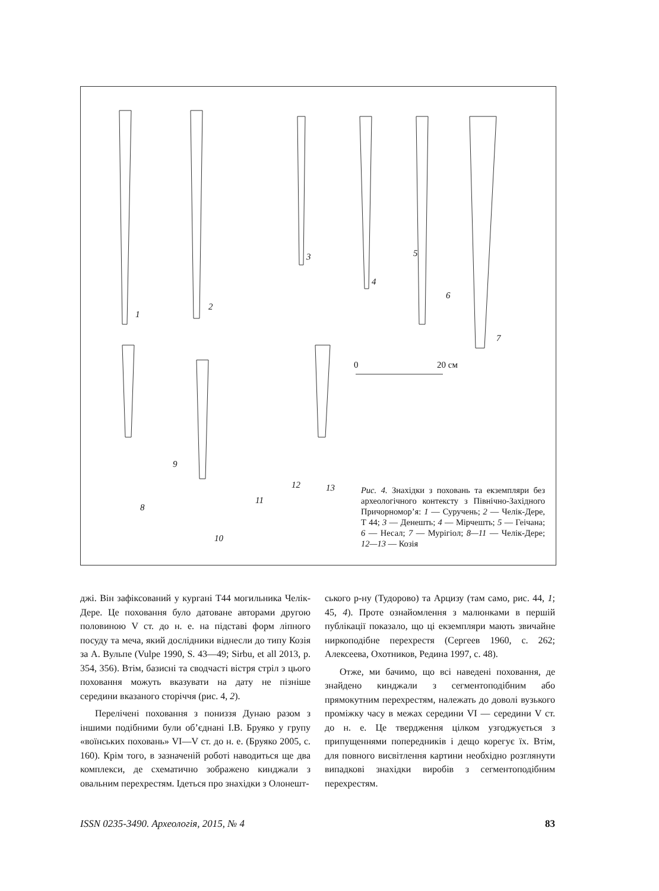1
2
3
4
5
6
7
8
9
10
11
12 13
0 20 см
Рис. 4. Знахідки з поховань та екземпляри без археологічного контексту з Північно-Західного Причорномор’я: 1 — Суручень; 2 — Челік-Дере, Т 44; 3 — Денешть; 4 — Мірчешть; 5 — Геічана; 6 — Несал; 7 — Мурігіол; 8—11 — Челік-Дере; 12—13 — Козія
джі. Він зафіксований у кургані Т44 могильника Челік-Дере. Це поховання було датоване авторами другою половиною V ст. до н. е. на підставі форм ліпного посуду та меча, який дослідники віднесли до типу Козія за А. Вульпе (Vulpe 1990, S. 43—49; Sirbu, et all 2013, p. 354, 356). Втім, базисні та сводчасті вістря стріл з цього поховання можуть вказувати на дату не пізніше середини вказаного сторіччя (рис. 4, 2).
Перелічені поховання з пониззя Дунаю разом з іншими подібними були об’єднані І.В. Бруяко у групу «воїнських поховань» VI—V ст. до н. е. (Бруяко 2005, с. 160). Крім того, в зазначеній роботі наводиться ще два комплекси, де схематично зображено кинджали з овальним перехрестям. Ідеться про знахідки з Олонешт-
ського р-ну (Тудорово) та Арцизу (там само, рис. 44, 1; 45, 4). Проте ознайомлення з малюнками в першій публікації показало, що ці екземпляри мають звичайне ниркоподібне перехрестя (Сергеев 1960, с. 262; Алексеева, Охотников, Редина 1997, с. 48).
Отже, ми бачимо, що всі наведені поховання, де знайдено кинджали з сегментоподібним або прямокутним перехрестям, належать до доволі вузького проміжку часу в межах середини VI — середини V ст. до н. е. Це твердження цілком узгоджується з припущеннями попередників і дещо корегує їх. Втім, для повного висвітлення картини необхідно розглянути випадкові знахідки виробів з сегментоподібним перехрестям.
ISSN 0235-3490. Археологія, 2015, № 4 83